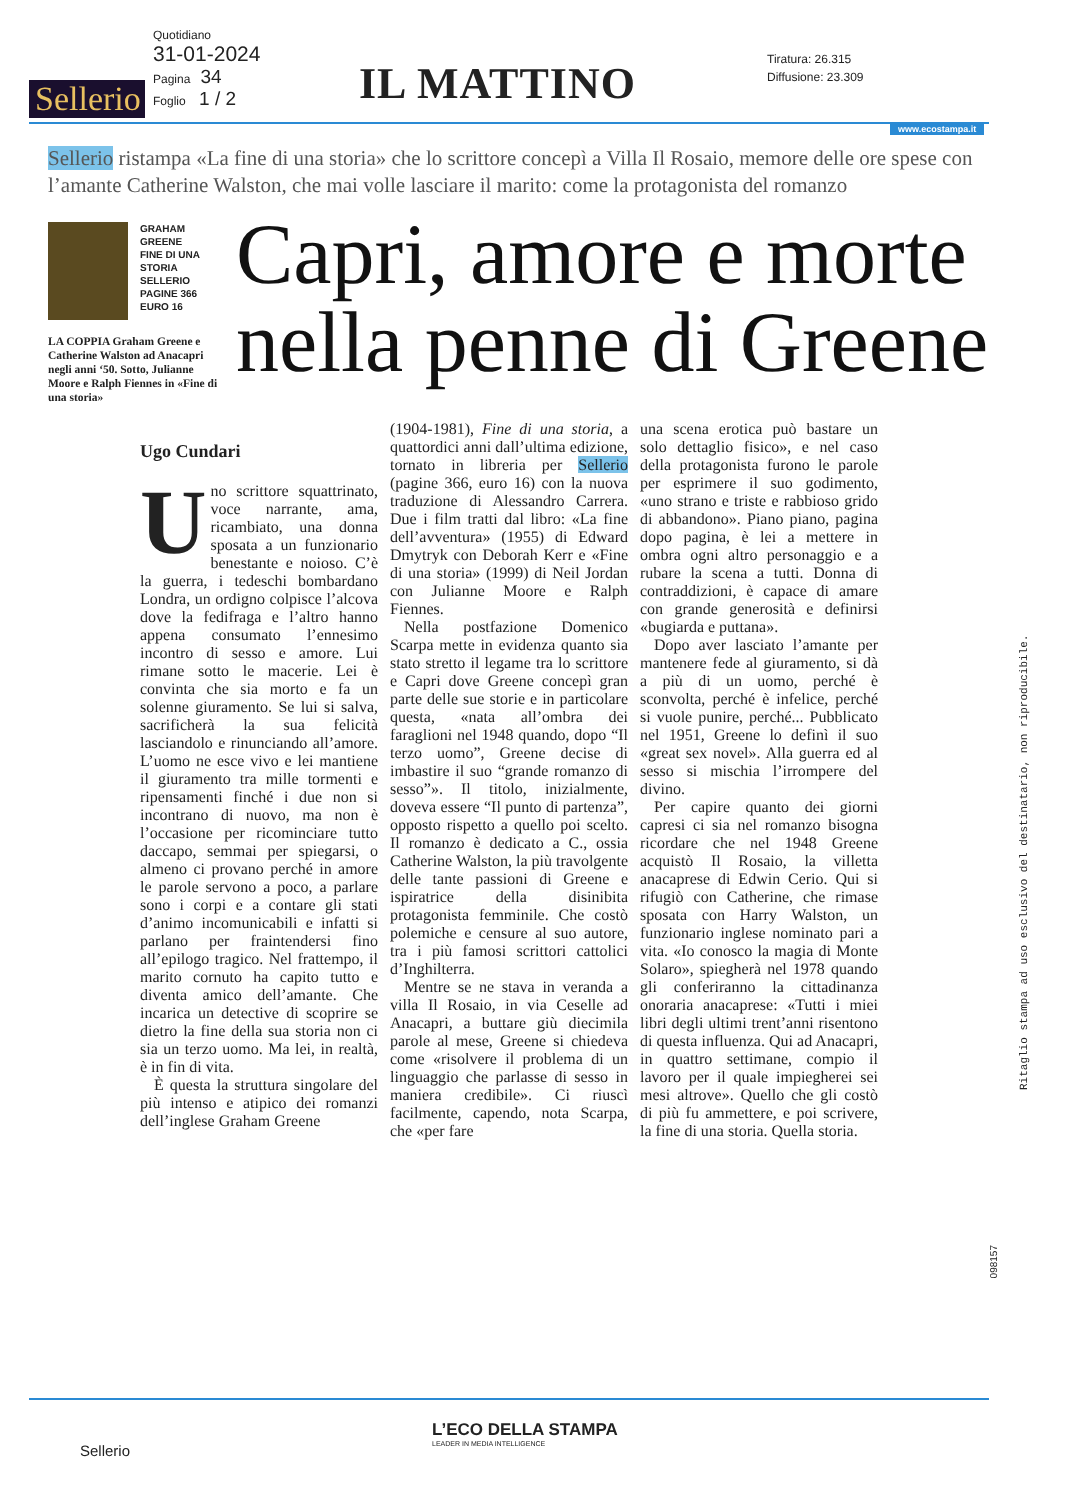Sellerio
Quotidiano
31-01-2024
Pagina 34
Foglio 1 / 2
IL MATTINO
Tiratura: 26.315
Diffusione: 23.309
www.ecostampa.it
Sellerio ristampa «La fine di una storia» che lo scrittore concepì a Villa Il Rosaio, memore delle ore spese con l’amante Catherine Walston, che mai volle lasciare il marito: come la protagonista del romanzo
GRAHAM
GREENE
FINE DI UNA
STORIA
SELLERIO
PAGINE 366
EURO 16
LA COPPIA Graham Greene e Catherine Walston ad Anacapri negli anni ‘50. Sotto, Julianne Moore e Ralph Fiennes in «Fine di una storia»
Capri, amore e morte
nella penne di Greene
Ugo Cundari
Uno scrittore squattrinato, voce narrante, ama, ricambiato, una donna sposata a un funzionario benestante e noioso. C’è la guerra, i tedeschi bombardano Londra, un ordigno colpisce l’alcova dove la fedifraga e l’altro hanno appena consumato l’ennesimo incontro di sesso e amore. Lui rimane sotto le macerie. Lei è convinta che sia morto e fa un solenne giuramento. Se lui si salva, sacrificherà la sua felicità lasciandolo e rinunciando all’amore. L’uomo ne esce vivo e lei mantiene il giuramento tra mille tormenti e ripensamenti finché i due non si incontrano di nuovo, ma non è l’occasione per ricominciare tutto daccapo, semmai per spiegarsi, o almeno ci provano perché in amore le parole servono a poco, a parlare sono i corpi e a contare gli stati d’animo incomunicabili e infatti si parlano per fraintendersi fino all’epilogo tragico. Nel frattempo, il marito cornuto ha capito tutto e diventa amico dell’amante. Che incarica un detective di scoprire se dietro la fine della sua storia non ci sia un terzo uomo. Ma lei, in realtà, è in fin di vita.
È questa la struttura singolare del più intenso e atipico dei romanzi dell’inglese Graham Greene
(1904-1981), Fine di una storia, a quattordici anni dall’ultima edizione, tornato in libreria per Sellerio (pagine 366, euro 16) con la nuova traduzione di Alessandro Carrera. Due i film tratti dal libro: «La fine dell’avventura» (1955) di Edward Dmytryk con Deborah Kerr e «Fine di una storia» (1999) di Neil Jordan con Julianne Moore e Ralph Fiennes.
Nella postfazione Domenico Scarpa mette in evidenza quanto sia stato stretto il legame tra lo scrittore e Capri dove Greene concepì gran parte delle sue storie e in particolare questa, «nata all’ombra dei faraglioni nel 1948 quando, dopo “Il terzo uomo”, Greene decise di imbastire il suo “grande romanzo di sesso”». Il titolo, inizialmente, doveva essere “Il punto di partenza”, opposto rispetto a quello poi scelto. Il romanzo è dedicato a C., ossia Catherine Walston, la più travolgente delle tante passioni di Greene e ispiratrice della disinibita protagonista femminile. Che costò polemiche e censure al suo autore, tra i più famosi scrittori cattolici d’Inghilterra.
Mentre se ne stava in veranda a villa Il Rosaio, in via Ceselle ad Anacapri, a buttare giù diecimila parole al mese, Greene si chiedeva come «risolvere il problema di un linguaggio che parlasse di sesso in maniera credibile». Ci riuscì facilmente, capendo, nota Scarpa, che «per fare
una scena erotica può bastare un solo dettaglio fisico», e nel caso della protagonista furono le parole per esprimere il suo godimento, «uno strano e triste e rabbioso grido di abbandono». Piano piano, pagina dopo pagina, è lei a mettere in ombra ogni altro personaggio e a rubare la scena a tutti. Donna di contraddizioni, è capace di amare con grande generosità e definirsi «bugiarda e puttana».
Dopo aver lasciato l’amante per mantenere fede al giuramento, si dà a più di un uomo, perché è sconvolta, perché è infelice, perché si vuole punire, perché... Pubblicato nel 1951, Greene lo definì il suo «great sex novel». Alla guerra ed al sesso si mischia l’irrompere del divino.
Per capire quanto dei giorni capresi ci sia nel romanzo bisogna ricordare che nel 1948 Greene acquistò Il Rosaio, la villetta anacaprese di Edwin Cerio. Qui si rifugiò con Catherine, che rimase sposata con Harry Walston, un funzionario inglese nominato pari a vita. «Io conosco la magia di Monte Solaro», spiegherà nel 1978 quando gli conferiranno la cittadinanza onoraria anacaprese: «Tutti i miei libri degli ultimi trent’anni risentono di questa influenza. Qui ad Anacapri, in quattro settimane, compio il lavoro per il quale impiegherei sei mesi altrove». Quello che gli costò di più fu ammettere, e poi scrivere, la fine di una storia. Quella storia.
Ritaglio stampa ad uso esclusivo del destinatario, non riproducibile.
098157
L’ECO DELLA STAMPA
LEADER IN MEDIA INTELLIGENCE
Sellerio